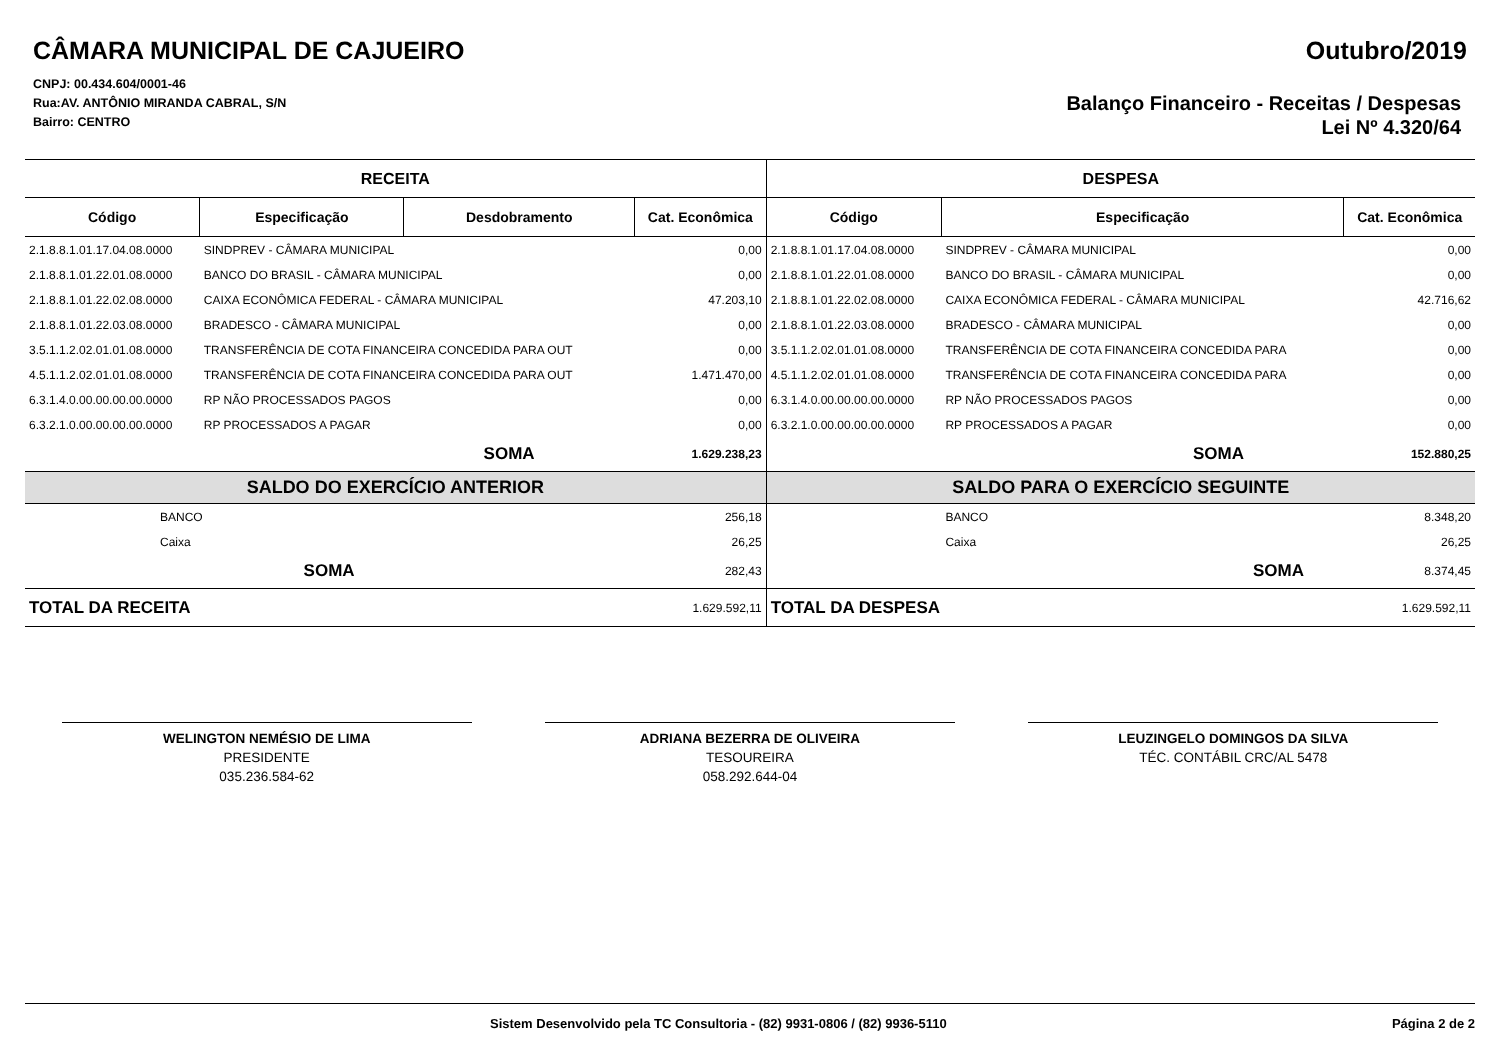CÂMARA MUNICIPAL DE CAJUEIRO
CNPJ: 00.434.604/0001-46
Rua:AV. ANTÔNIO MIRANDA CABRAL, S/N
Bairro: CENTRO
Outubro/2019
Balanço Financeiro - Receitas / Despesas
Lei Nº 4.320/64
| RECEITA | | | | DESPESA | | |
| Código | Especificação | Desdobramento | Cat. Econômica | Código | Especificação | Cat. Econômica |
| 2.1.8.8.1.01.17.04.08.0000 | SINDPREV - CÂMARA MUNICIPAL | | 0,00 | 2.1.8.8.1.01.17.04.08.0000 | SINDPREV - CÂMARA MUNICIPAL | 0,00 |
| 2.1.8.8.1.01.22.01.08.0000 | BANCO DO BRASIL - CÂMARA MUNICIPAL | | 0,00 | 2.1.8.8.1.01.22.01.08.0000 | BANCO DO BRASIL - CÂMARA MUNICIPAL | 0,00 |
| 2.1.8.8.1.01.22.02.08.0000 | CAIXA ECONÔMICA FEDERAL - CÂMARA MUNICIPAL | | 47.203,10 | 2.1.8.8.1.01.22.02.08.0000 | CAIXA ECONÔMICA FEDERAL - CÂMARA MUNICIPAL | 42.716,62 |
| 2.1.8.8.1.01.22.03.08.0000 | BRADESCO - CÂMARA MUNICIPAL | | 0,00 | 2.1.8.8.1.01.22.03.08.0000 | BRADESCO - CÂMARA MUNICIPAL | 0,00 |
| 3.5.1.1.2.02.01.01.08.0000 | TRANSFERÊNCIA DE COTA FINANCEIRA CONCEDIDA PARA OUT | | 0,00 | 3.5.1.1.2.02.01.01.08.0000 | TRANSFERÊNCIA DE COTA FINANCEIRA CONCEDIDA PARA | 0,00 |
| 4.5.1.1.2.02.01.01.08.0000 | TRANSFERÊNCIA DE COTA FINANCEIRA CONCEDIDA PARA OUT | | 1.471.470,00 | 4.5.1.1.2.02.01.01.08.0000 | TRANSFERÊNCIA DE COTA FINANCEIRA CONCEDIDA PARA | 0,00 |
| 6.3.1.4.0.00.00.00.00.0000 | RP NÃO PROCESSADOS PAGOS | | 0,00 | 6.3.1.4.0.00.00.00.00.0000 | RP NÃO PROCESSADOS PAGOS | 0,00 |
| 6.3.2.1.0.00.00.00.00.0000 | RP PROCESSADOS A PAGAR | | 0,00 | 6.3.2.1.0.00.00.00.00.0000 | RP PROCESSADOS A PAGAR | 0,00 |
| SOMA | | | 1.629.238,23 | | SOMA | 152.880,25 |
| SALDO DO EXERCÍCIO ANTERIOR | | | | SALDO PARA O EXERCÍCIO SEGUINTE | | |
| BANCO | | | 256,18 | | BANCO | 8.348,20 |
| Caixa | | | 26,25 | | Caixa | 26,25 |
| SOMA | | | 282,43 | | SOMA | 8.374,45 |
| TOTAL DA RECEITA | | | 1.629.592,11 | TOTAL DA DESPESA | | 1.629.592,11 |
WELINGTON NEMÉSIO DE LIMA
PRESIDENTE
035.236.584-62
ADRIANA BEZERRA DE OLIVEIRA
TESOUREIRA
058.292.644-04
LEUZINGELO DOMINGOS DA SILVA
TÉC. CONTÁBIL CRC/AL 5478
Sistem Desenvolvido pela TC Consultoria - (82) 9931-0806 / (82) 9936-5110 Página 2 de 2